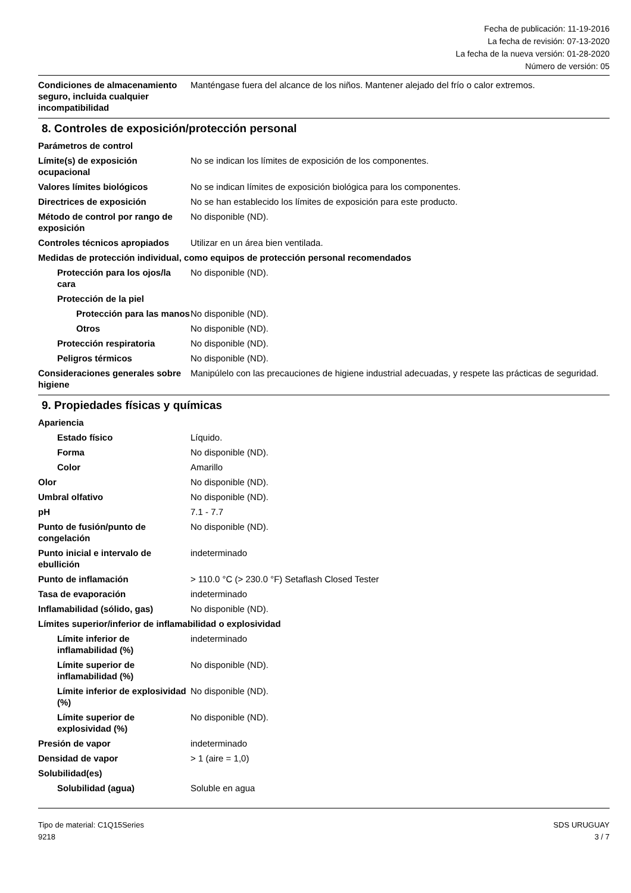Fecha de publicación: 11-19-2016
La fecha de revisión: 07-13-2020
La fecha de la nueva versión: 01-28-2020
Número de versión: 05
| Condiciones de almacenamiento seguro, incluida cualquier incompatibilidad | Manténgase fuera del alcance de los niños. Mantener alejado del frío o calor extremos. |
8. Controles de exposición/protección personal
| Parámetros de control | |
| Límite(s) de exposición ocupacional | No se indican los límites de exposición de los componentes. |
| Valores límites biológicos | No se indican límites de exposición biológica para los componentes. |
| Directrices de exposición | No se han establecido los límites de exposición para este producto. |
| Método de control por rango de exposición | No disponible (ND). |
| Controles técnicos apropiados | Utilizar en un área bien ventilada. |
| Medidas de protección individual, como equipos de protección personal recomendados | |
| Protección para los ojos/la cara | No disponible (ND). |
| Protección de la piel | |
| Protección para las manos | No disponible (ND). |
| Otros | No disponible (ND). |
| Protección respiratoria | No disponible (ND). |
| Peligros térmicos | No disponible (ND). |
| Consideraciones generales sobre higiene | Manipúlelo con las precauciones de higiene industrial adecuadas, y respete las prácticas de seguridad. |
9. Propiedades físicas y químicas
| Apariencia | |
| Estado físico | Líquido. |
| Forma | No disponible (ND). |
| Color | Amarillo |
| Olor | No disponible (ND). |
| Umbral olfativo | No disponible (ND). |
| pH | 7.1 - 7.7 |
| Punto de fusión/punto de congelación | No disponible (ND). |
| Punto inicial e intervalo de ebullición | indeterminado |
| Punto de inflamación | > 110.0 °C (> 230.0 °F) Setaflash Closed Tester |
| Tasa de evaporación | indeterminado |
| Inflamabilidad (sólido, gas) | No disponible (ND). |
| Límites superior/inferior de inflamabilidad o explosividad | |
| Límite inferior de inflamabilidad (%) | indeterminado |
| Límite superior de inflamabilidad (%) | No disponible (ND). |
| Límite inferior de explosividad (%) | No disponible (ND). |
| Límite superior de explosividad (%) | No disponible (ND). |
| Presión de vapor | indeterminado |
| Densidad de vapor | > 1 (aire = 1,0) |
| Solubilidad(es) | |
| Solubilidad (agua) | Soluble en agua |
Tipo de material: C1Q15Series
9218
SDS URUGUAY
3 / 7